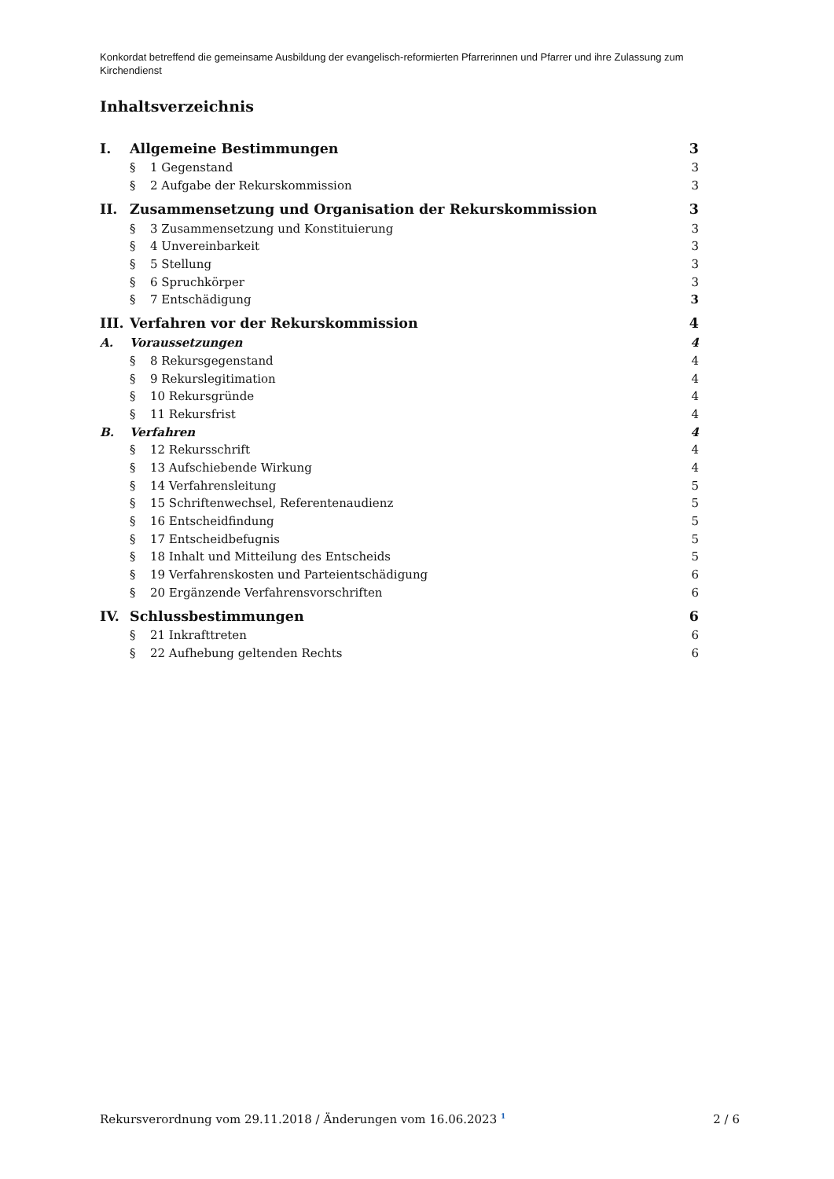Konkordat betreffend die gemeinsame Ausbildung der evangelisch-reformierten Pfarrerinnen und Pfarrer und ihre Zulassung zum Kirchendienst
Inhaltsverzeichnis
I. Allgemeine Bestimmungen 3
§ 1 Gegenstand 3
§ 2 Aufgabe der Rekurskommission 3
II. Zusammensetzung und Organisation der Rekurskommission 3
§ 3 Zusammensetzung und Konstituierung 3
§ 4 Unvereinbarkeit 3
§ 5 Stellung 3
§ 6 Spruchkörper 3
§ 7 Entschädigung 3
III. Verfahren vor der Rekurskommission 4
A. Voraussetzungen 4
§ 8 Rekursgegenstand 4
§ 9 Rekurslegitimation 4
§ 10 Rekursgründe 4
§ 11 Rekursfrist 4
B. Verfahren 4
§ 12 Rekursschrift 4
§ 13 Aufschiebende Wirkung 4
§ 14 Verfahrensleitung 5
§ 15 Schriftenwechsel, Referentenaudienz 5
§ 16 Entscheidfindung 5
§ 17 Entscheidbefugnis 5
§ 18 Inhalt und Mitteilung des Entscheids 5
§ 19 Verfahrenskosten und Parteientschädigung 6
§ 20 Ergänzende Verfahrensvorschriften 6
IV. Schlussbestimmungen 6
§ 21 Inkrafttreten 6
§ 22 Aufhebung geltenden Rechts 6
Rekursverordnung vom 29.11.2018 / Änderungen vom 16.06.2023 <sup>1</sup> 2 / 6